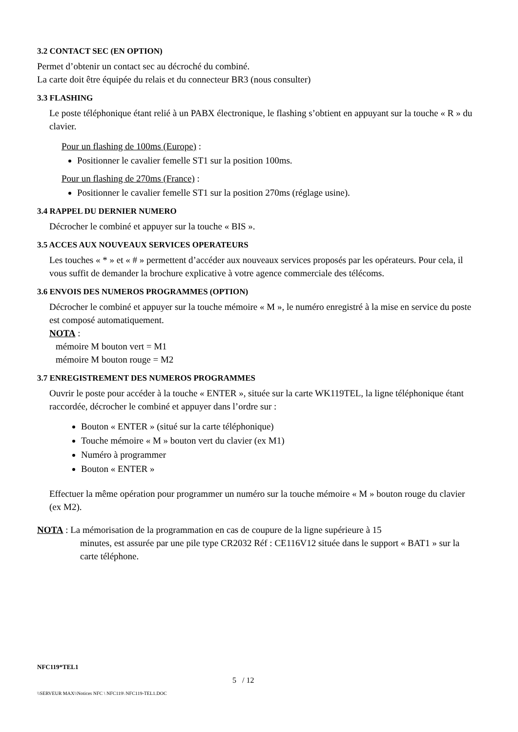3.2 CONTACT SEC (EN OPTION)
Permet d’obtenir un contact sec au décroché du combiné.
La carte doit être équipée du relais et du connecteur BR3 (nous consulter)
3.3 FLASHING
Le poste téléphonique étant relié à un PABX électronique, le flashing s’obtient en appuyant sur la touche « R » du clavier.
Pour un flashing de 100ms (Europe) :
Positionner le cavalier femelle ST1 sur la position 100ms.
Pour un flashing de 270ms (France) :
Positionner le cavalier femelle ST1 sur la position 270ms (réglage usine).
3.4 RAPPEL DU DERNIER NUMERO
Décrocher le combiné et appuyer sur la touche « BIS ».
3.5 ACCES AUX NOUVEAUX SERVICES OPERATEURS
Les touches « * » et « # » permettent d’accéder aux nouveaux services proposés par les opérateurs. Pour cela, il vous suffit de demander la brochure explicative à votre agence commerciale des télécoms.
3.6 ENVOIS DES NUMEROS PROGRAMMES (OPTION)
Décrocher le combiné et appuyer sur la touche mémoire « M », le numéro enregistré à la mise en service du poste est composé automatiquement.
NOTA :
mémoire M bouton vert = M1
mémoire M bouton rouge = M2
3.7 ENREGISTREMENT DES NUMEROS PROGRAMMES
Ouvrir le poste pour accéder à la touche « ENTER », située sur la carte WK119TEL, la ligne téléphonique étant raccordée, décrocher le combiné et appuyer dans l’ordre sur :
Bouton « ENTER » (situé sur la carte téléphonique)
Touche mémoire « M » bouton vert du clavier (ex M1)
Numéro à programmer
Bouton « ENTER »
Effectuer la même opération pour programmer un numéro sur la touche mémoire « M » bouton rouge du clavier (ex M2).
NOTA : La mémorisation de la programmation en cas de coupure de la ligne supérieure à 15
minutes, est assurée par une pile type CR2032 Réf : CE116V12 située dans le support « BAT1 » sur la carte téléphone.
NFC119*TEL1
5 / 12
\\SERVEUR MAX\\Notices NFC \ NFC119\ NFC119-TEL1.DOC